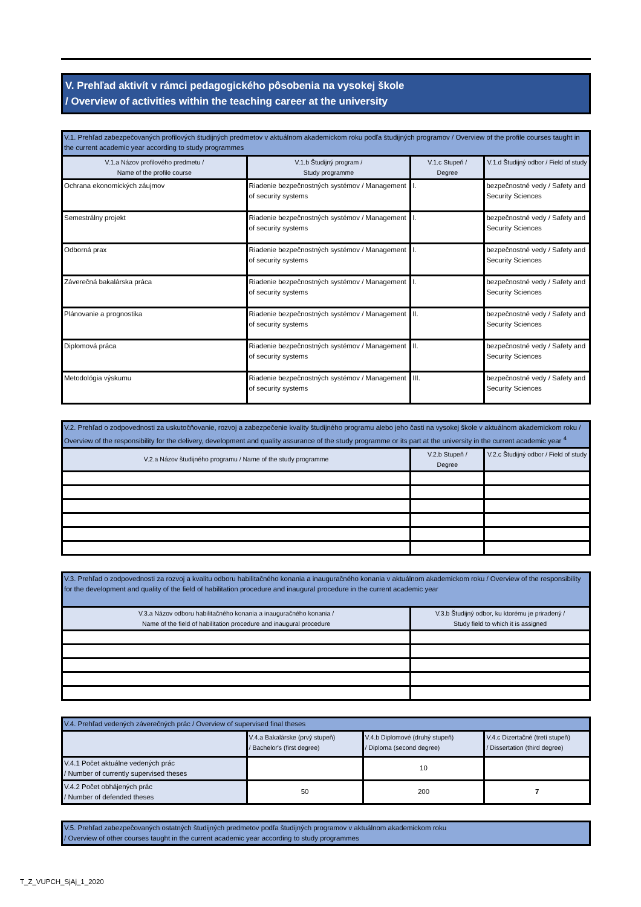V. Prehľad aktivít v rámci pedagogického pôsobenia na vysokej škole
/ Overview of activities within the teaching career at the university
| V.1. Prehľad zabezpečovaných profilových študijných predmetov v aktuálnom akademickom roku podľa študijných programov / Overview of the profile courses taught in the current academic year according to study programmes | | | |
| V.1.a Názov profilového predmetu / Name of the profile course | V.1.b Študijný program / Study programme | V.1.c Stupeň / Degree | V.1.d Študijný odbor / Field of study |
| Ochrana ekonomických záujmov | Riadenie bezpečnostných systémov / Management of security systems | I. | bezpečnostné vedy / Safety and Security Sciences |
| Semestrálny projekt | Riadenie bezpečnostných systémov / Management of security systems | I. | bezpečnostné vedy / Safety and Security Sciences |
| Odborná prax | Riadenie bezpečnostných systémov / Management of security systems | I. | bezpečnostné vedy / Safety and Security Sciences |
| Záverečná bakalárska práca | Riadenie bezpečnostných systémov / Management of security systems | I. | bezpečnostné vedy / Safety and Security Sciences |
| Plánovanie a prognostika | Riadenie bezpečnostných systémov / Management of security systems | II. | bezpečnostné vedy / Safety and Security Sciences |
| Diplomová práca | Riadenie bezpečnostných systémov / Management of security systems | II. | bezpečnostné vedy / Safety and Security Sciences |
| Metodológia výskumu | Riadenie bezpečnostných systémov / Management of security systems | III. | bezpečnostné vedy / Safety and Security Sciences |
| V.2. Prehľad o zodpovednosti za uskutočňovanie, rozvoj a zabezpečenie kvality študijného programu alebo jeho časti na vysokej škole v aktuálnom akademickom roku / Overview of the responsibility for the delivery, development and quality assurance of the study programme or its part at the university in the current academic year <sup>4</sup> | | |
| V.2.a Názov študijného programu / Name of the study programme | V.2.b Stupeň / Degree | V.2.c Študijný odbor / Field of study |
| V.3. Prehľad o zodpovednosti za rozvoj a kvalitu odboru habilitačného konania a inauguračného konania v aktuálnom akademickom roku / Overview of the responsibility for the development and quality of the field of habilitation procedure and inaugural procedure in the current academic year | |
| V.3.a Názov odboru habilitačného konania a inauguračného konania / Name of the field of habilitation procedure and inaugural procedure | V.3.b Študijný odbor, ku ktorému je priradený / Study field to which it is assigned |
| V.4. Prehľad vedených záverečných prác / Overview of supervised final theses | | | |
| | V.4.a Bakalárske (prvý stupeň) / Bachelor's (first degree) | V.4.b Diplomové (druhý stupeň) / Diploma (second degree) | V.4.c Dizertačné (tretí stupeň) / Dissertation (third degree) |
| V.4.1 Počet aktuálne vedených prác / Number of currently supervised theses | | 10 | |
| V.4.2 Počet obhájených prác / Number of defended theses | 50 | 200 | 7 |
| V.5. Prehľad zabezpečovaných ostatných študijných predmetov podľa študijných programov v aktuálnom akademickom roku / Overview of other courses taught in the current academic year according to study programmes |
T_Z_VUPCH_SjAj_1_2020